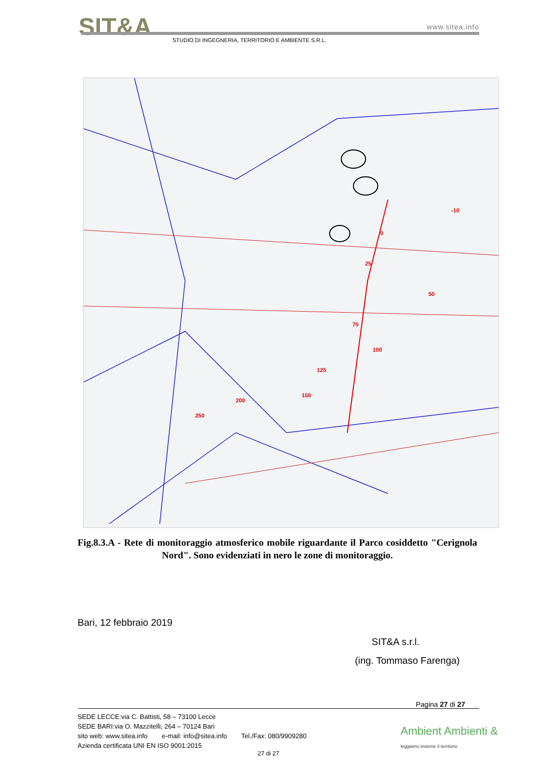SIT&A
www.sitea.info
STUDIO DI INGEGNERIA, TERRITORIO E AMBIENTE S.R.L.
0
25
50
75
100
125
150
200
250
-10
Fig.8.3.A - Rete di monitoraggio atmosferico mobile riguardante il Parco cosiddetto "Cerignola Nord". Sono evidenziati in nero le zone di monitoraggio.
Bari, 12 febbraio 2019
SIT&A s.r.l.
(ing. Tommaso Farenga)
Pagina 27 di 27
SEDE LECCE:via C. Battisti, 58 – 73100 Lecce
SEDE BARI:via O. Mazzitelli, 264 – 70124 Bari
sito web: www.sitea.info e-mail: info@sitea.info Tel./Fax: 080/9909280
Azienda certificata UNI EN ISO 9001:2015
Ambient Ambienti &
leggiamo insieme il territorio
27 di 27